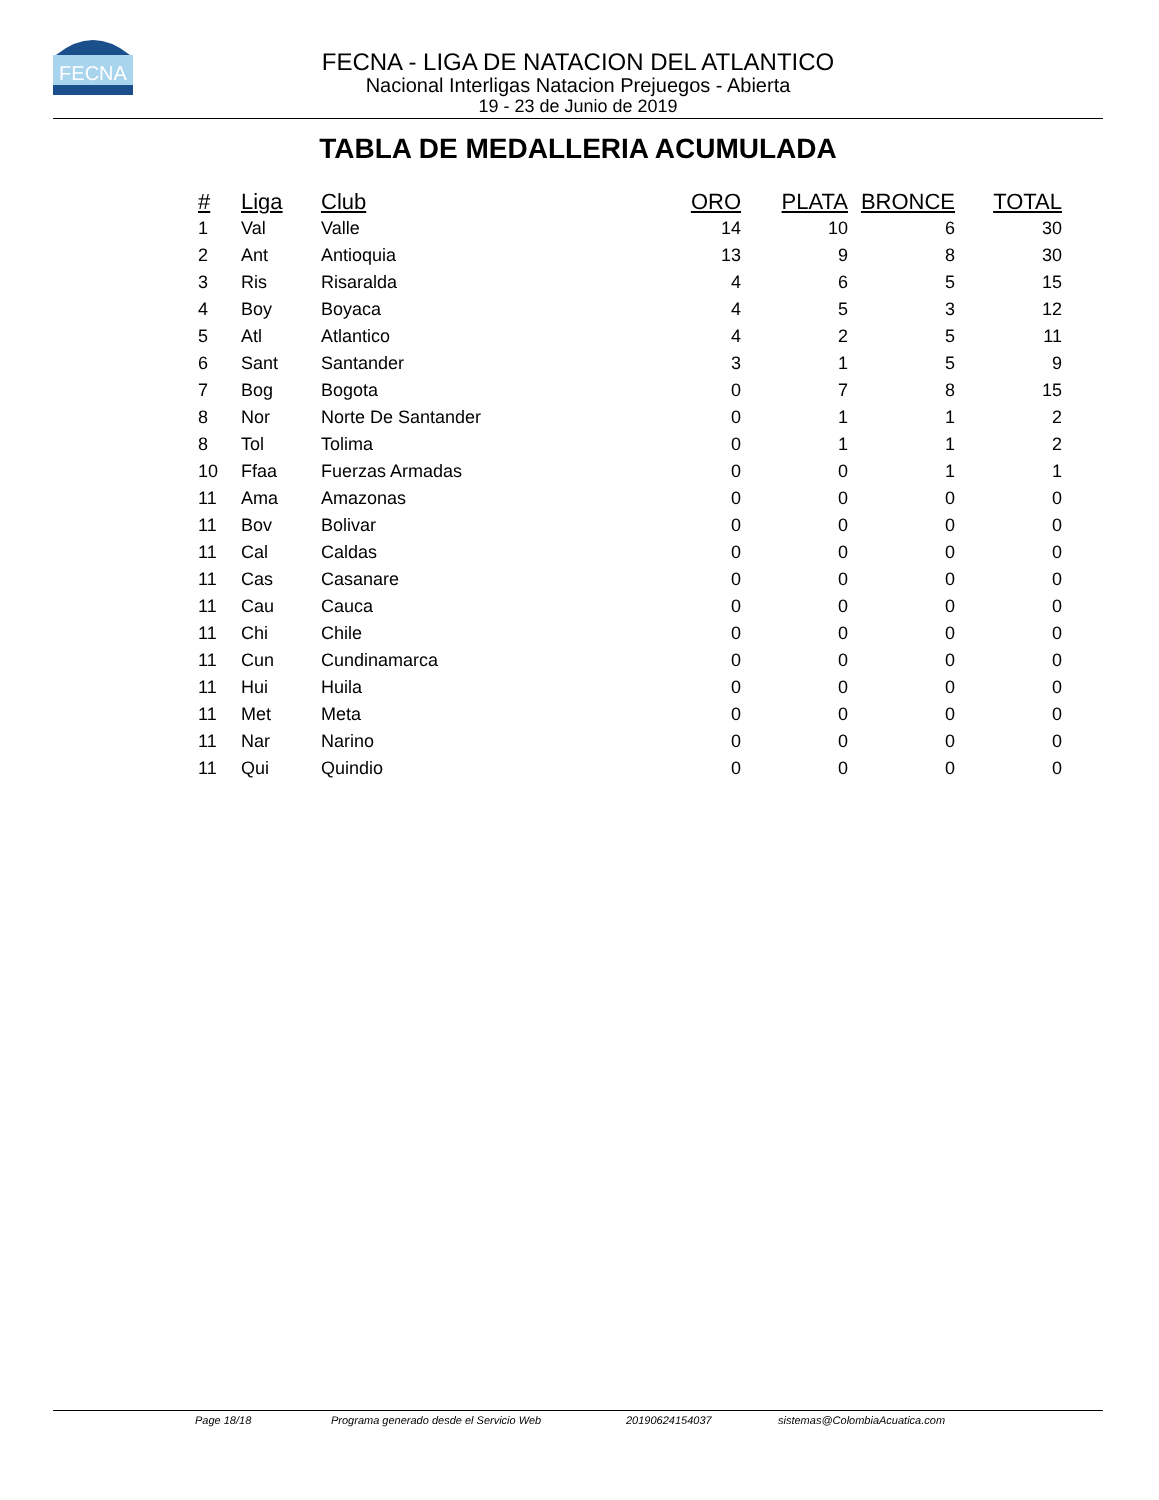FECNA
FECNA - LIGA DE NATACION DEL ATLANTICO
Nacional Interligas Natacion Prejuegos - Abierta
19 - 23 de Junio de 2019
TABLA DE MEDALLERIA ACUMULADA
| # | Liga | Club | ORO | PLATA | BRONCE | TOTAL |
| --- | --- | --- | --- | --- | --- | --- |
| 1 | Val | Valle | 14 | 10 | 6 | 30 |
| 2 | Ant | Antioquia | 13 | 9 | 8 | 30 |
| 3 | Ris | Risaralda | 4 | 6 | 5 | 15 |
| 4 | Boy | Boyaca | 4 | 5 | 3 | 12 |
| 5 | Atl | Atlantico | 4 | 2 | 5 | 11 |
| 6 | Sant | Santander | 3 | 1 | 5 | 9 |
| 7 | Bog | Bogota | 0 | 7 | 8 | 15 |
| 8 | Nor | Norte De Santander | 0 | 1 | 1 | 2 |
| 8 | Tol | Tolima | 0 | 1 | 1 | 2 |
| 10 | Ffaa | Fuerzas Armadas | 0 | 0 | 1 | 1 |
| 11 | Ama | Amazonas | 0 | 0 | 0 | 0 |
| 11 | Bov | Bolivar | 0 | 0 | 0 | 0 |
| 11 | Cal | Caldas | 0 | 0 | 0 | 0 |
| 11 | Cas | Casanare | 0 | 0 | 0 | 0 |
| 11 | Cau | Cauca | 0 | 0 | 0 | 0 |
| 11 | Chi | Chile | 0 | 0 | 0 | 0 |
| 11 | Cun | Cundinamarca | 0 | 0 | 0 | 0 |
| 11 | Hui | Huila | 0 | 0 | 0 | 0 |
| 11 | Met | Meta | 0 | 0 | 0 | 0 |
| 11 | Nar | Narino | 0 | 0 | 0 | 0 |
| 11 | Qui | Quindio | 0 | 0 | 0 | 0 |
Page 18/18 Programa generado desde el Servicio Web 20190624154037 sistemas@ColombiaAcuatica.com